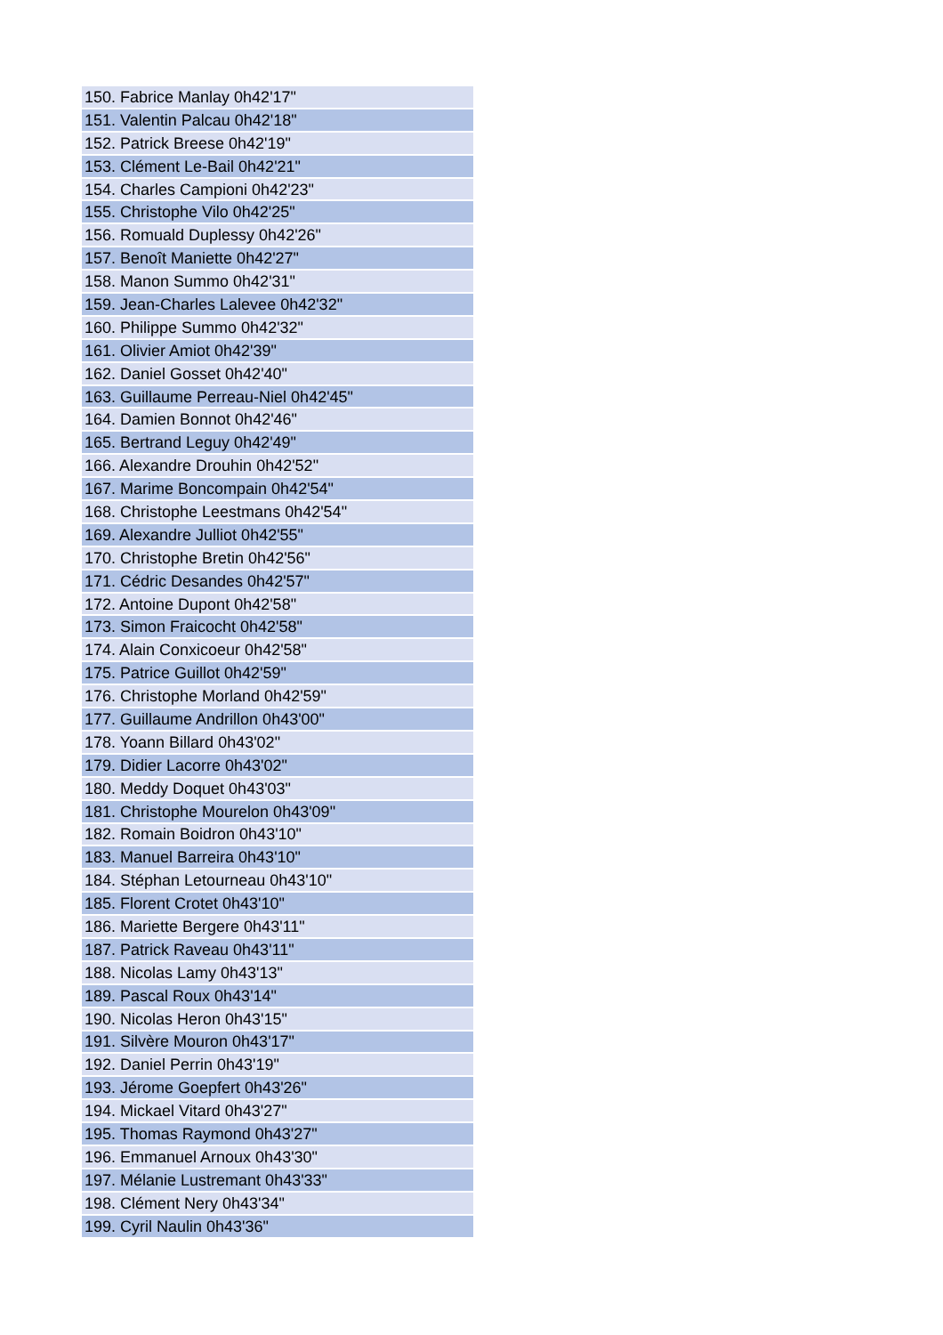| 150. Fabrice Manlay 0h42'17" |
| 151. Valentin Palcau 0h42'18" |
| 152. Patrick Breese 0h42'19" |
| 153. Clément Le-Bail 0h42'21" |
| 154. Charles Campioni 0h42'23" |
| 155. Christophe Vilo 0h42'25" |
| 156. Romuald Duplessy 0h42'26" |
| 157. Benoît Maniette 0h42'27" |
| 158. Manon Summo 0h42'31" |
| 159. Jean-Charles Lalevee 0h42'32" |
| 160. Philippe Summo 0h42'32" |
| 161. Olivier Amiot 0h42'39" |
| 162. Daniel Gosset 0h42'40" |
| 163. Guillaume Perreau-Niel 0h42'45" |
| 164. Damien Bonnot 0h42'46" |
| 165. Bertrand Leguy 0h42'49" |
| 166. Alexandre Drouhin 0h42'52" |
| 167. Marime Boncompain 0h42'54" |
| 168. Christophe Leestmans 0h42'54" |
| 169. Alexandre Julliot 0h42'55" |
| 170. Christophe Bretin 0h42'56" |
| 171. Cédric Desandes 0h42'57" |
| 172. Antoine Dupont 0h42'58" |
| 173. Simon Fraicocht 0h42'58" |
| 174. Alain Conxicoeur 0h42'58" |
| 175. Patrice Guillot 0h42'59" |
| 176. Christophe Morland 0h42'59" |
| 177. Guillaume Andrillon 0h43'00" |
| 178. Yoann Billard 0h43'02" |
| 179. Didier Lacorre 0h43'02" |
| 180. Meddy Doquet 0h43'03" |
| 181. Christophe Mourelon 0h43'09" |
| 182. Romain Boidron 0h43'10" |
| 183. Manuel Barreira 0h43'10" |
| 184. Stéphan Letourneau 0h43'10" |
| 185. Florent Crotet 0h43'10" |
| 186. Mariette Bergere 0h43'11" |
| 187. Patrick Raveau 0h43'11" |
| 188. Nicolas Lamy 0h43'13" |
| 189. Pascal Roux 0h43'14" |
| 190. Nicolas Heron 0h43'15" |
| 191. Silvère Mouron 0h43'17" |
| 192. Daniel Perrin 0h43'19" |
| 193. Jérome Goepfert 0h43'26" |
| 194. Mickael Vitard 0h43'27" |
| 195. Thomas Raymond 0h43'27" |
| 196. Emmanuel Arnoux 0h43'30" |
| 197. Mélanie Lustremant 0h43'33" |
| 198. Clément Nery 0h43'34" |
| 199. Cyril Naulin 0h43'36" |